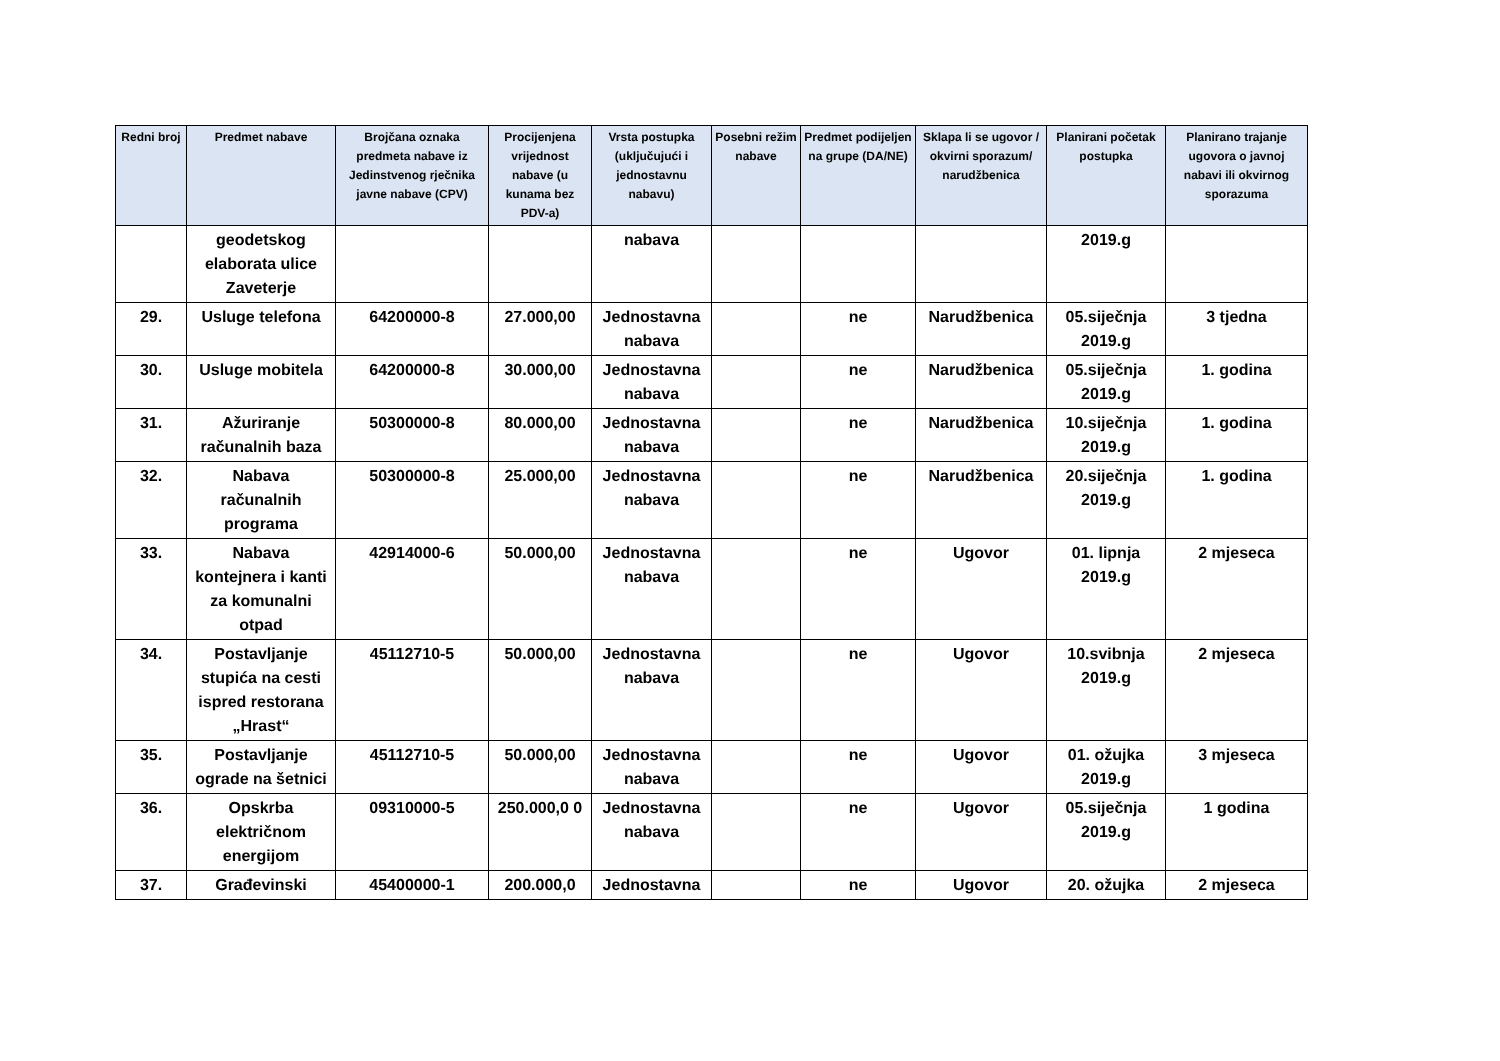| Redni broj | Predmet nabave | Brojčana oznaka predmeta nabave iz Jedinstvenog rječnika javne nabave (CPV) | Procijenjena vrijednost nabave (u kunama bez PDV-a) | Vrsta postupka (uključujući i jednostavnu nabavu) | Posebni režim nabave | Predmet podijeljen na grupe (DA/NE) | Sklapa li se ugovor / okvirni sporazum/ narudžbenica | Planirani početak postupka | Planirano trajanje ugovora o javnoj nabavi ili okvirnog sporazuma |
| --- | --- | --- | --- | --- | --- | --- | --- | --- | --- |
| | geodetskog elaborata ulice Zaveterje | | | nabava | | | | 2019.g | |
| 29. | Usluge telefona | 64200000-8 | 27.000,00 | Jednostavna nabava | | ne | Narudžbenica | 05.siječnja 2019.g | 3 tjedna |
| 30. | Usluge mobitela | 64200000-8 | 30.000,00 | Jednostavna nabava | | ne | Narudžbenica | 05.siječnja 2019.g | 1. godina |
| 31. | Ažuriranje računalnih baza | 50300000-8 | 80.000,00 | Jednostavna nabava | | ne | Narudžbenica | 10.siječnja 2019.g | 1. godina |
| 32. | Nabava računalnih programa | 50300000-8 | 25.000,00 | Jednostavna nabava | | ne | Narudžbenica | 20.siječnja 2019.g | 1. godina |
| 33. | Nabava kontejnera i kanti za komunalni otpad | 42914000-6 | 50.000,00 | Jednostavna nabava | | ne | Ugovor | 01. lipnja 2019.g | 2 mjeseca |
| 34. | Postavljanje stupića na cesti ispred restorana „Hrast“ | 45112710-5 | 50.000,00 | Jednostavna nabava | | ne | Ugovor | 10.svibnja 2019.g | 2 mjeseca |
| 35. | Postavljanje ograde na šetnici | 45112710-5 | 50.000,00 | Jednostavna nabava | | ne | Ugovor | 01. ožujka 2019.g | 3 mjeseca |
| 36. | Opskrba električnom energijom | 09310000-5 | 250.000,0 0 | Jednostavna nabava | | ne | Ugovor | 05.siječnja 2019.g | 1 godina |
| 37. | Građevinski | 45400000-1 | 200.000,0 | Jednostavna | | ne | Ugovor | 20. ožujka | 2 mjeseca |